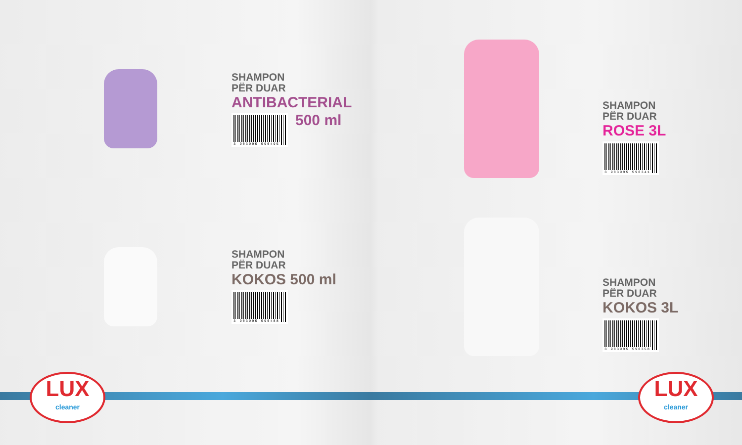SHAMPON
PËR DUAR
ANTIBACTERIAL
3 903995 590495
500 ml
SHAMPON
PËR DUAR
KOKOS 500 ml
3 903995 590488
SHAMPON
PËR DUAR
ROSE 3L
3 903995 590341
SHAMPON
PËR DUAR
KOKOS 3L
3 903995 590358
LUX
cleaner
LUX
cleaner